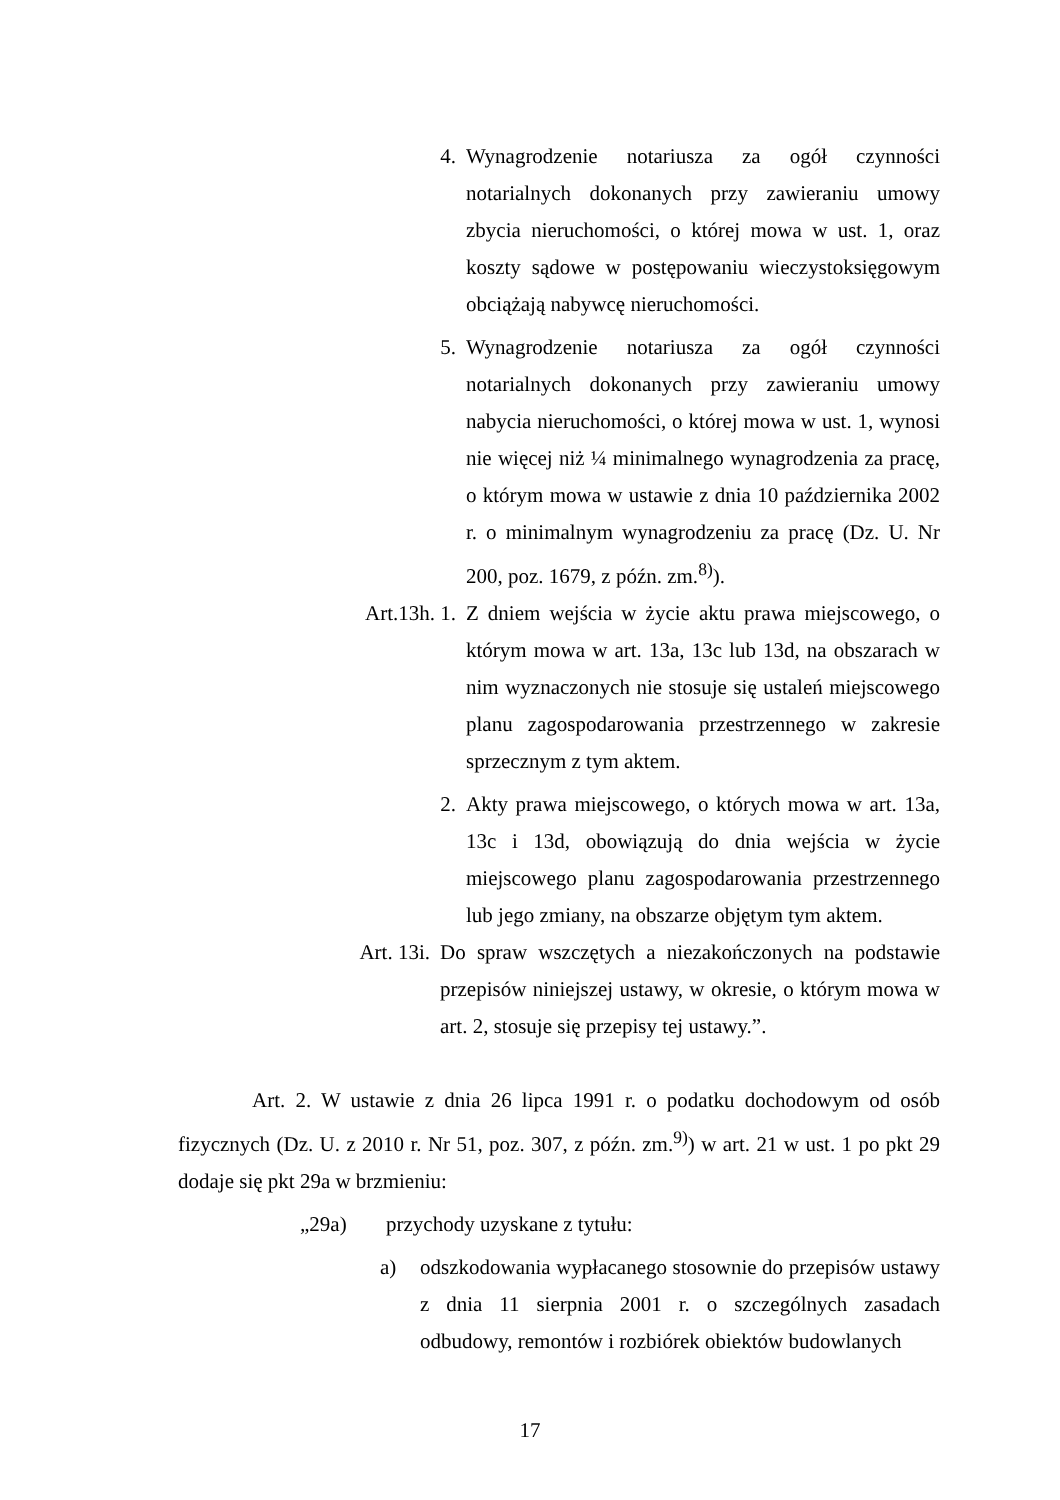4. Wynagrodzenie notariusza za ogół czynności notarialnych dokonanych przy zawieraniu umowy zbycia nieruchomości, o której mowa w ust. 1, oraz koszty sądowe w postępowaniu wieczystoksięgowym obciążają nabywcę nieruchomości.
5. Wynagrodzenie notariusza za ogół czynności notarialnych dokonanych przy zawieraniu umowy nabycia nieruchomości, o której mowa w ust. 1, wynosi nie więcej niż ¼ minimalnego wynagrodzenia za pracę, o którym mowa w ustawie z dnia 10 października 2002 r. o minimalnym wynagrodzeniu za pracę (Dz. U. Nr 200, poz. 1679, z późn. zm.<sup>8)</sup>).
Art.13h. 1.
Z dniem wejścia w życie aktu prawa miejscowego, o którym mowa w art. 13a, 13c lub 13d, na obszarach w nim wyznaczonych nie stosuje się ustaleń miejscowego planu zagospodarowania przestrzennego w zakresie sprzecznym z tym aktem.
2. Akty prawa miejscowego, o których mowa w art. 13a, 13c i 13d, obowiązują do dnia wejścia w życie miejscowego planu zagospodarowania przestrzennego lub jego zmiany, na obszarze objętym tym aktem.
Art. 13i.
Do spraw wszczętych a niezakończonych na podstawie przepisów niniejszej ustawy, w okresie, o którym mowa w art. 2, stosuje się przepisy tej ustawy.”.
Art. 2. W ustawie z dnia 26 lipca 1991 r. o podatku dochodowym od osób fizycznych (Dz. U. z 2010 r. Nr 51, poz. 307, z późn. zm.<sup>9)</sup>) w art. 21 w ust. 1 po pkt 29 dodaje się pkt 29a w brzmieniu:
„29a) przychody uzyskane z tytułu:
a) odszkodowania wypłacanego stosownie do przepisów ustawy z dnia 11 sierpnia 2001 r. o szczególnych zasadach odbudowy, remontów i rozbiórek obiektów budowlanych
17